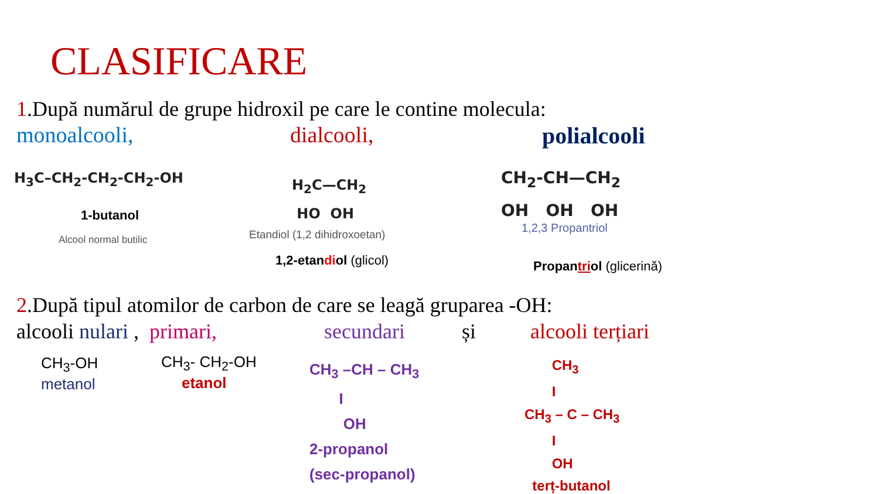CLASIFICARE
1.După numărul de grupe hidroxil pe care le contine molecula:
monoalcooli, dialcooli, polialcooli
H<sub>3</sub>C–CH<sub>2</sub>-CH<sub>2</sub>-CH<sub>2</sub>-OH
1-butanol
Alcool normal butilic
H<sub>2</sub>C—CH<sub>2</sub>
HO OH
Etandiol (1,2 dihidroxoetan)
1,2-etandiol (glicol)
CH<sub>2</sub>-CH—CH<sub>2</sub>
OH OH OH
1,2,3 Propantriol
Propantriol (glicerină)
2.După tipul atomilor de carbon de care se leagă gruparea -OH:
alcooli nulari , primari, secundari și alcooli terțiari
CH<sub>3</sub>-OH
metanol
CH<sub>3</sub>- CH<sub>2</sub>-OH
etanol
CH<sub>3</sub> –CH – CH<sub>3</sub>
I
OH
2-propanol
(sec-propanol)
CH<sub>3</sub>
I
CH<sub>3</sub> – C – CH<sub>3</sub>
I
OH
terț-butanol